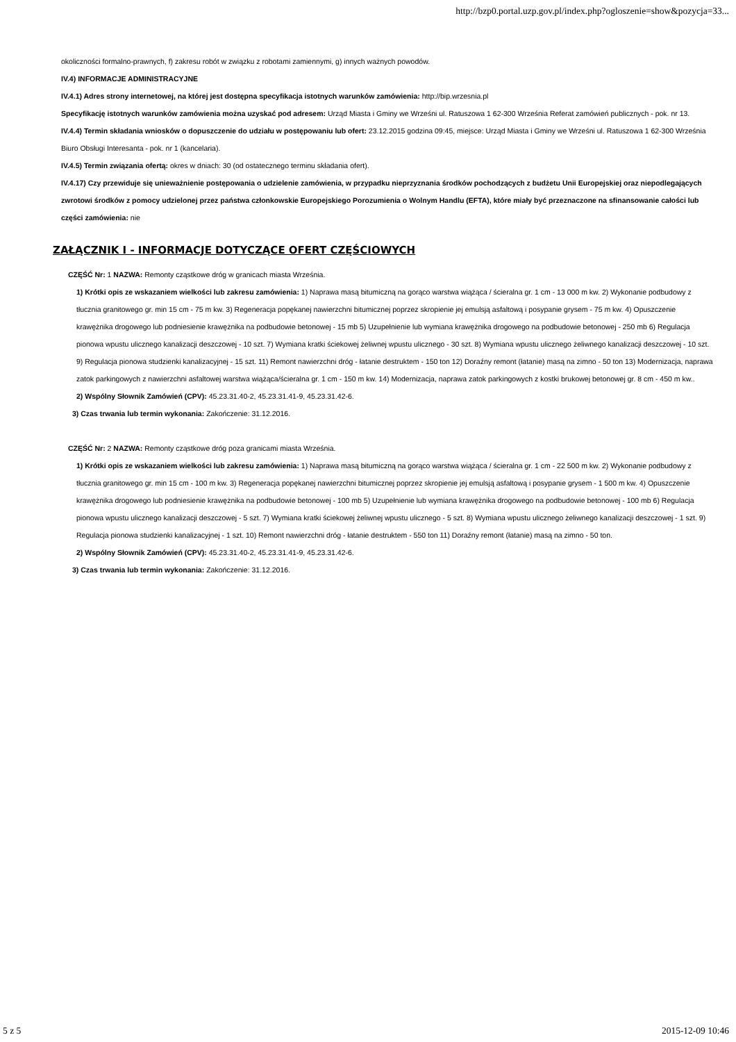http://bzp0.portal.uzp.gov.pl/index.php?ogloszenie=show&pozycja=33...
okoliczności formalno-prawnych, f) zakresu robót w związku z robotami zamiennymi, g) innych ważnych powodów.
IV.4) INFORMACJE ADMINISTRACYJNE
IV.4.1) Adres strony internetowej, na której jest dostępna specyfikacja istotnych warunków zamówienia: http://bip.wrzesnia.pl
Specyfikację istotnych warunków zamówienia można uzyskać pod adresem: Urząd Miasta i Gminy we Wrześni ul. Ratuszowa 1 62-300 Września Referat zamówień publicznych - pok. nr 13.
IV.4.4) Termin składania wniosków o dopuszczenie do udziału w postępowaniu lub ofert: 23.12.2015 godzina 09:45, miejsce: Urząd Miasta i Gminy we Wrześni ul. Ratuszowa 1 62-300 Września Biuro Obsługi Interesanta - pok. nr 1 (kancelaria).
IV.4.5) Termin związania ofertą: okres w dniach: 30 (od ostatecznego terminu składania ofert).
IV.4.17) Czy przewiduje się unieważnienie postępowania o udzielenie zamówienia, w przypadku nieprzyznania środków pochodzących z budżetu Unii Europejskiej oraz niepodlegających zwrotowi środków z pomocy udzielonej przez państwa członkowskie Europejskiego Porozumienia o Wolnym Handlu (EFTA), które miały być przeznaczone na sfinansowanie całości lub części zamówienia: nie
ZAŁĄCZNIK I - INFORMACJE DOTYCZĄCE OFERT CZĘŚCIOWYCH
CZĘŚĆ Nr: 1 NAZWA: Remonty cząstkowe dróg w granicach miasta Września.
1) Krótki opis ze wskazaniem wielkości lub zakresu zamówienia: 1) Naprawa masą bitumiczną na gorąco warstwa wiążąca / ścieralna gr. 1 cm - 13 000 m kw. 2) Wykonanie podbudowy z tłucznia granitowego gr. min 15 cm - 75 m kw. 3) Regeneracja popękanej nawierzchni bitumicznej poprzez skropienie jej emulsją asfaltową i posypanie grysem - 75 m kw. 4) Opuszczenie krawężnika drogowego lub podniesienie krawężnika na podbudowie betonowej - 15 mb 5) Uzupełnienie lub wymiana krawężnika drogowego na podbudowie betonowej - 250 mb 6) Regulacja pionowa wpustu ulicznego kanalizacji deszczowej - 10 szt. 7) Wymiana kratki ściekowej żeliwnej wpustu ulicznego - 30 szt. 8) Wymiana wpustu ulicznego żeliwnego kanalizacji deszczowej - 10 szt. 9) Regulacja pionowa studzienki kanalizacyjnej - 15 szt. 11) Remont nawierzchni dróg - łatanie destruktem - 150 ton 12) Doraźny remont (łatanie) masą na zimno - 50 ton 13) Modernizacja, naprawa zatok parkingowych z nawierzchni asfaltowej warstwa wiążąca/ścieralna gr. 1 cm - 150 m kw. 14) Modernizacja, naprawa zatok parkingowych z kostki brukowej betonowej gr. 8 cm - 450 m kw..
2) Wspólny Słownik Zamówień (CPV): 45.23.31.40-2, 45.23.31.41-9, 45.23.31.42-6.
3) Czas trwania lub termin wykonania: Zakończenie: 31.12.2016.
CZĘŚĆ Nr: 2 NAZWA: Remonty cząstkowe dróg poza granicami miasta Września.
1) Krótki opis ze wskazaniem wielkości lub zakresu zamówienia: 1) Naprawa masą bitumiczną na gorąco warstwa wiążąca / ścieralna gr. 1 cm - 22 500 m kw. 2) Wykonanie podbudowy z tłucznia granitowego gr. min 15 cm - 100 m kw. 3) Regeneracja popękanej nawierzchni bitumicznej poprzez skropienie jej emulsją asfaltową i posypanie grysem - 1 500 m kw. 4) Opuszczenie krawężnika drogowego lub podniesienie krawężnika na podbudowie betonowej - 100 mb 5) Uzupełnienie lub wymiana krawężnika drogowego na podbudowie betonowej - 100 mb 6) Regulacja pionowa wpustu ulicznego kanalizacji deszczowej - 5 szt. 7) Wymiana kratki ściekowej żeliwnej wpustu ulicznego - 5 szt. 8) Wymiana wpustu ulicznego żeliwnego kanalizacji deszczowej - 1 szt. 9) Regulacja pionowa studzienki kanalizacyjnej - 1 szt. 10) Remont nawierzchni dróg - łatanie destruktem - 550 ton 11) Doraźny remont (łatanie) masą na zimno - 50 ton.
2) Wspólny Słownik Zamówień (CPV): 45.23.31.40-2, 45.23.31.41-9, 45.23.31.42-6.
3) Czas trwania lub termin wykonania: Zakończenie: 31.12.2016.
5 z 5 2015-12-09 10:46